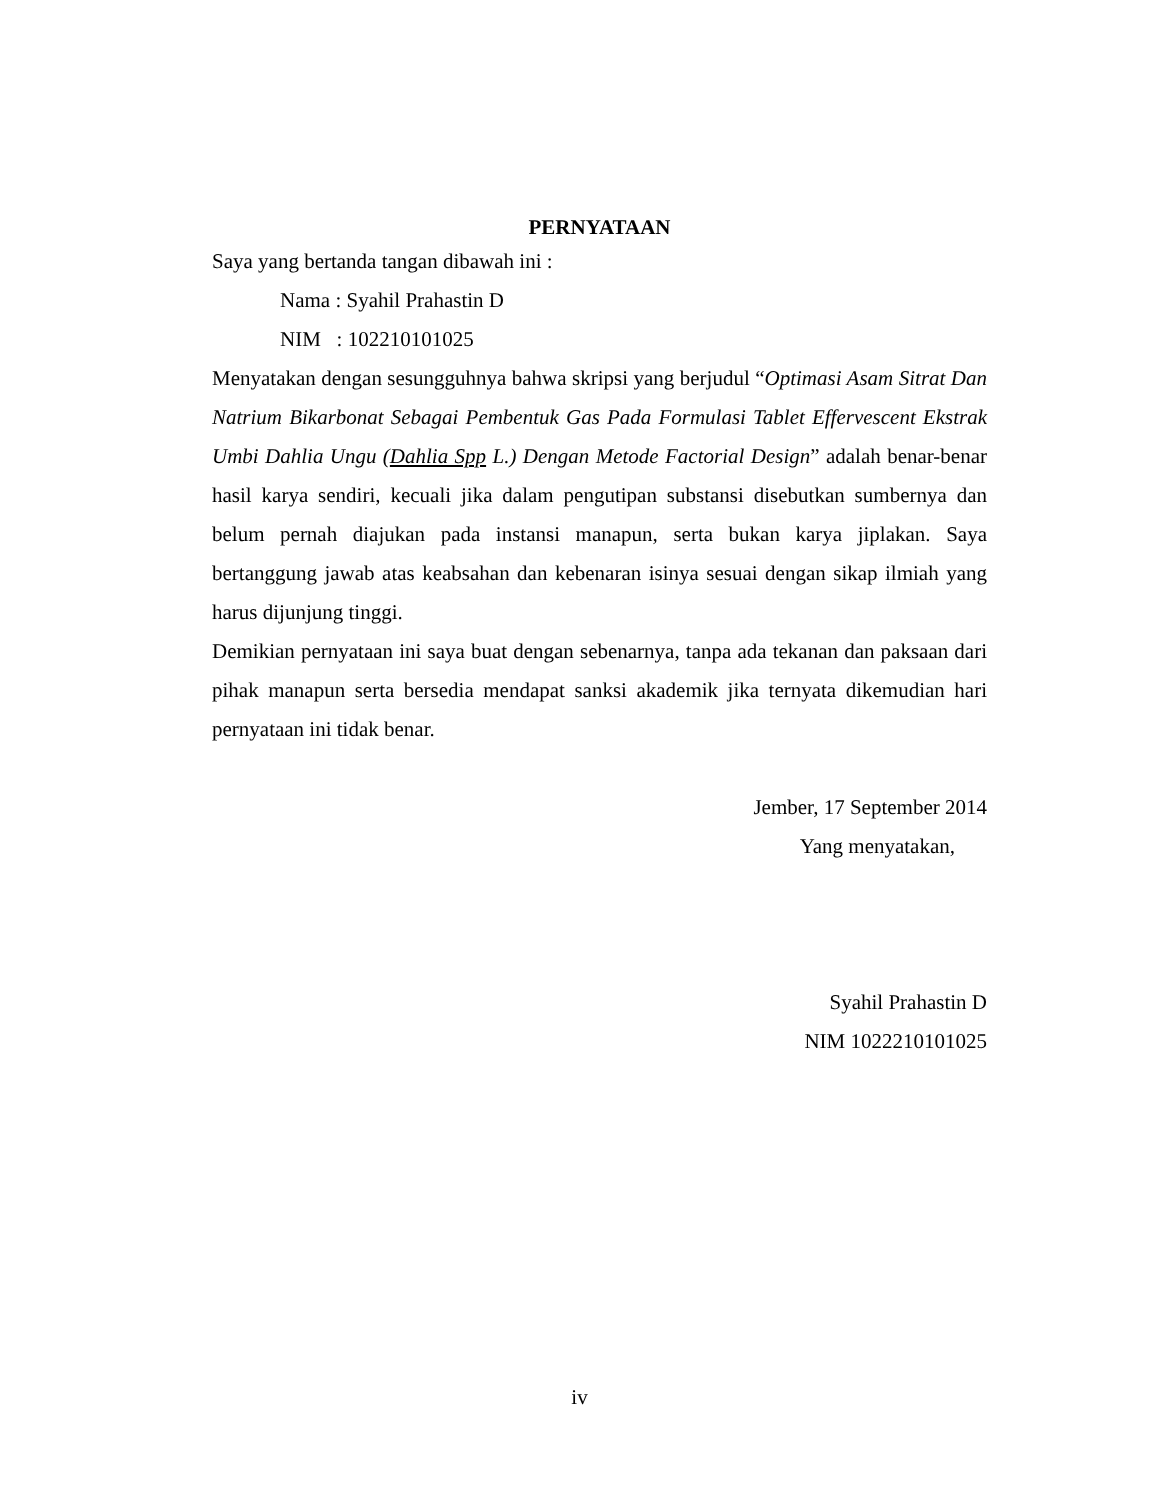PERNYATAAN
Saya yang bertanda tangan dibawah ini :
Nama : Syahil Prahastin D
NIM : 102210101025
Menyatakan dengan sesungguhnya bahwa skripsi yang berjudul “Optimasi Asam Sitrat Dan Natrium Bikarbonat Sebagai Pembentuk Gas Pada Formulasi Tablet Effervescent Ekstrak Umbi Dahlia Ungu (Dahlia Spp L.) Dengan Metode Factorial Design” adalah benar-benar hasil karya sendiri, kecuali jika dalam pengutipan substansi disebutkan sumbernya dan belum pernah diajukan pada instansi manapun, serta bukan karya jiplakan. Saya bertanggung jawab atas keabsahan dan kebenaran isinya sesuai dengan sikap ilmiah yang harus dijunjung tinggi.
Demikian pernyataan ini saya buat dengan sebenarnya, tanpa ada tekanan dan paksaan dari pihak manapun serta bersedia mendapat sanksi akademik jika ternyata dikemudian hari pernyataan ini tidak benar.
Jember, 17 September 2014
Yang menyatakan,
Syahil Prahastin D
NIM 1022210101025
iv